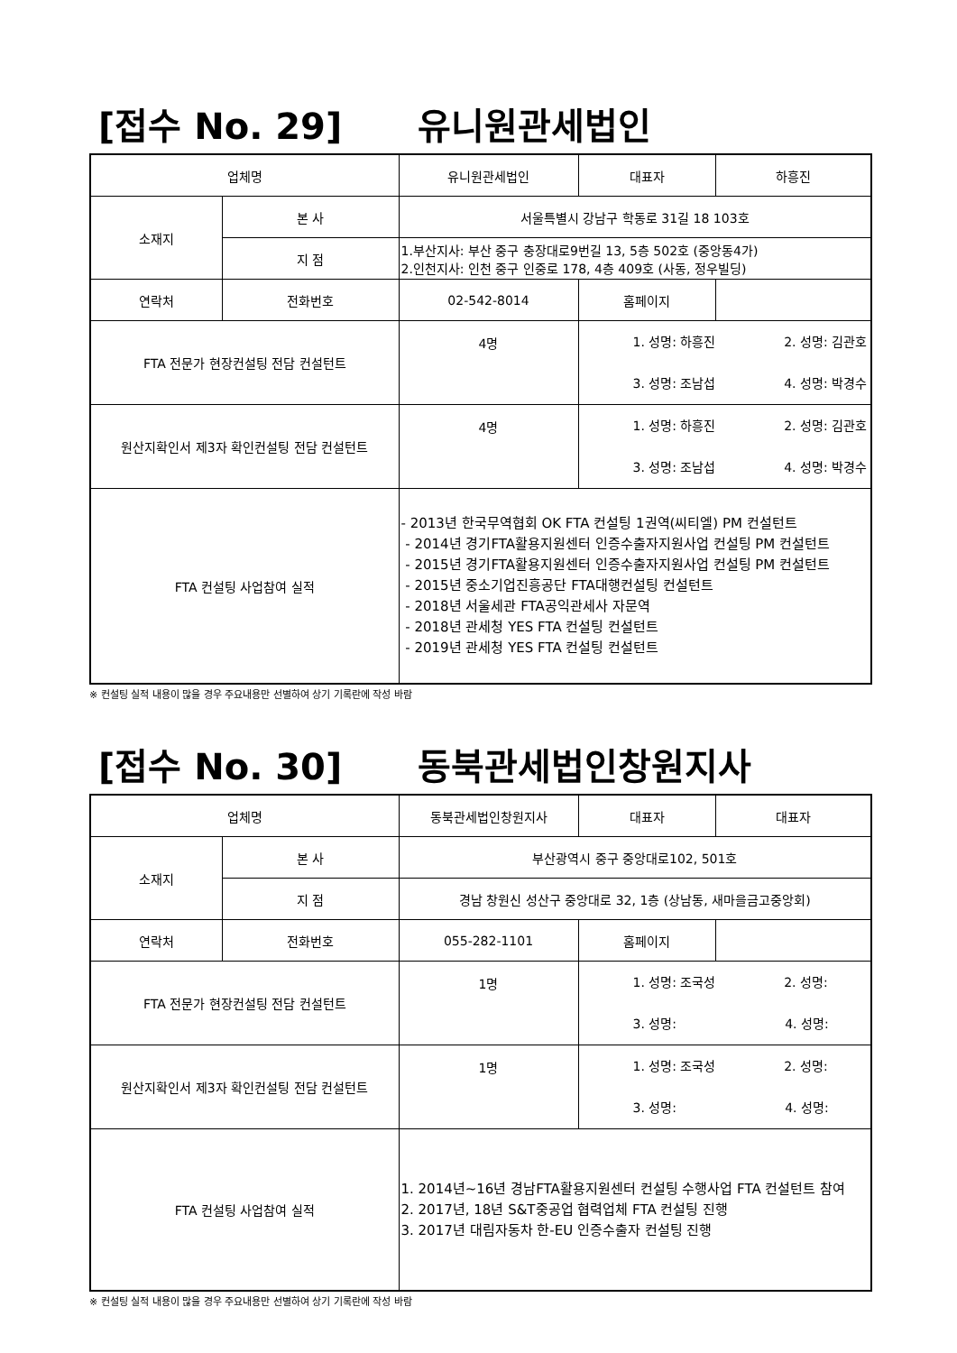[접수 No. 29] 유니원관세법인
| 업체명 | | 유니원관세법인 | 대표자 | 하흥진 |
| 소재지 | 본 사 | 서울특별시 강남구 학동로 31길 18 103호 | | |
| | 지 점 | 1.부산지사: 부산 중구 충장대로9번길 13, 5층 502호 (중앙동4가) 2.인천지사: 인천 중구 인중로 178, 4층 409호 (사동, 정우빌딩) | | |
| 연락처 | 전화번호 | 02-542-8014 | 홈페이지 | |
| FTA 전문가 현장컨설팅 전담 컨설턴트 | | 4명 | 1. 성명: 하흥진 2. 성명: 김관호 3. 성명: 조남섭 4. 성명: 박경수 | |
| 원산지확인서 제3자 확인컨설팅 전담 컨설턴트 | | 4명 | 1. 성명: 하흥진 2. 성명: 김관호 3. 성명: 조남섭 4. 성명: 박경수 | |
| FTA 컨설팅 사업참여 실적 | | - 2013년 한국무역협회 OK FTA 컨설팅 1권역(씨티엘) PM 컨설턴트 - 2014년 경기FTA활용지원센터 인증수출자지원사업 컨설팅 PM 컨설턴트 - 2015년 경기FTA활용지원센터 인증수출자지원사업 컨설팅 PM 컨설턴트 - 2015년 중소기업진흥공단 FTA대행컨설팅 컨설턴트 - 2018년 서울세관 FTA공익관세사 자문역 - 2018년 관세청 YES FTA 컨설팅 컨설턴트 - 2019년 관세청 YES FTA 컨설팅 컨설턴트 | | |
※ 컨설팅 실적 내용이 많을 경우 주요내용만 선별하여 상기 기록란에 작성 바람
[접수 No. 30] 동북관세법인창원지사
| 업체명 | | 동북관세법인창원지사 | 대표자 | 대표자 |
| 소재지 | 본 사 | 부산광역시 중구 중앙대로102, 501호 | | |
| | 지 점 | 경남 창원신 성산구 중앙대로 32, 1층 (상남동, 새마을금고중앙회) | | |
| 연락처 | 전화번호 | 055-282-1101 | 홈페이지 | |
| FTA 전문가 현장컨설팅 전담 컨설턴트 | | 1명 | 1. 성명: 조국성 2. 성명: 3. 성명: 4. 성명: | |
| 원산지확인서 제3자 확인컨설팅 전담 컨설턴트 | | 1명 | 1. 성명: 조국성 2. 성명: 3. 성명: 4. 성명: | |
| FTA 컨설팅 사업참여 실적 | | 1. 2014년~16년 경남FTA활용지원센터 컨설팅 수행사업 FTA 컨설턴트 참여 2. 2017년, 18년 S&T중공업 협력업체 FTA 컨설팅 진행 3. 2017년 대림자동차 한-EU 인증수출자 컨설팅 진행 | | |
※ 컨설팅 실적 내용이 많을 경우 주요내용만 선별하여 상기 기록란에 작성 바람